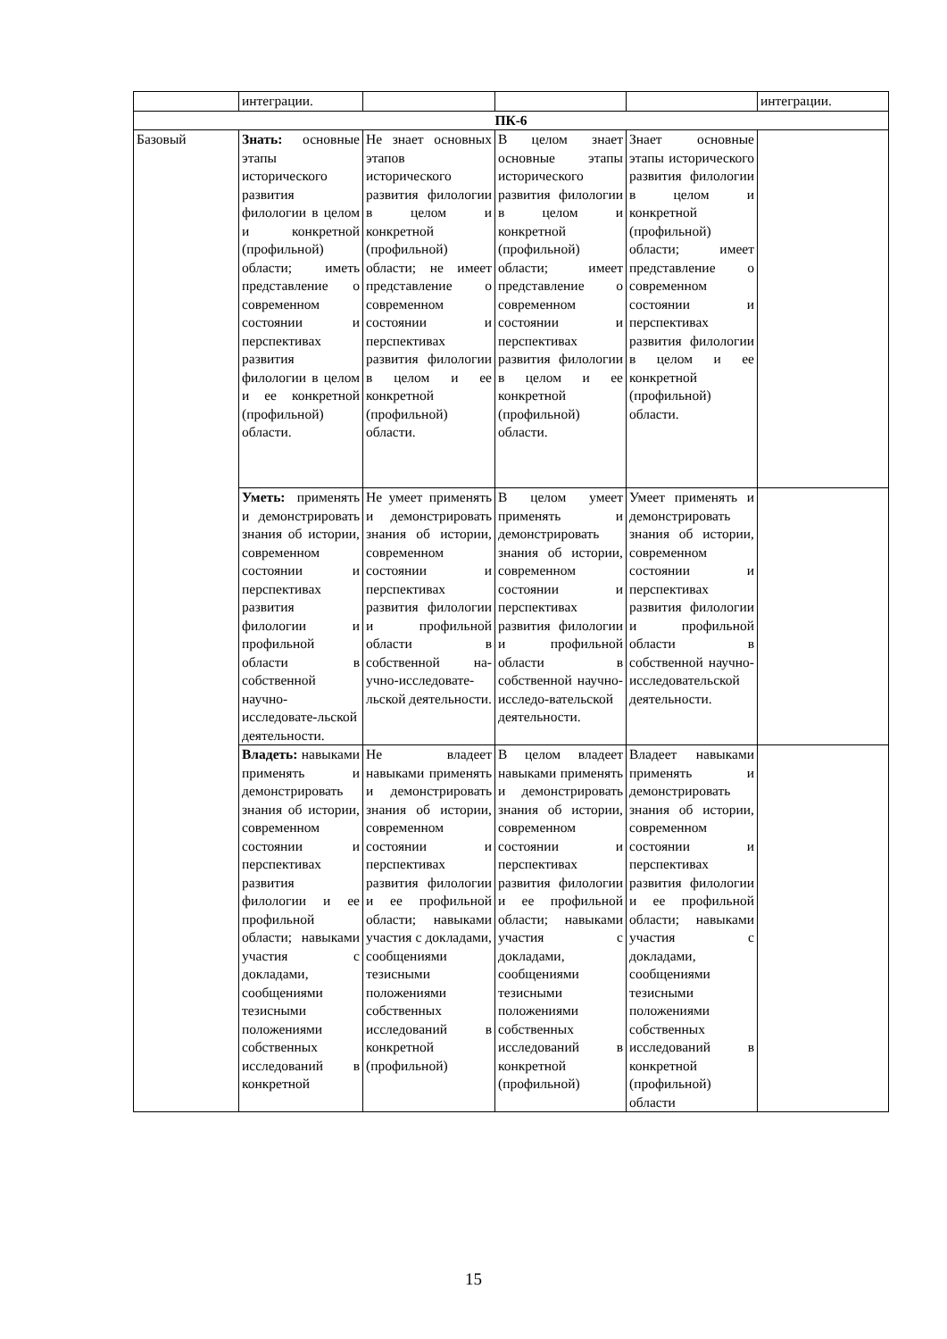| | интеграции. | | | | интеграции. |
| ПК-6 | | | | | |
| Базовый | Знать: основные этапы исторического развития филологии в целом и конкретной (профильной) области; иметь представление о современном состоянии и перспективах развития филологии в целом и ее конкретной (профильной) области. | Не знает основных этапов исторического развития филологии в целом и конкретной (профильной) области; не имеет представление о современном состоянии и перспективах развития филологии в целом и ее конкретной (профильной) области. | В целом знает основные этапы исторического развития филологии в целом и конкретной (профильной) области; имеет представление о современном состоянии и перспективах развития филологии в целом и ее конкретной (профильной) области. | Знает основные этапы исторического развития филологии в целом и конкретной (профильной) области; имеет представление о современном состоянии и перспективах развития филологии в целом и ее конкретной (профильной) области. | |
| | Уметь: применять и демонстрировать знания об истории, современном состоянии и перспективах развития филологии и профильной области в собственной научно-исследовате-льской деятельности. | Не умеет применять и демонстрировать знания об истории, современном состоянии и перспективах развития филологии и профильной области в собственной на-учно-исследовате-льской деятельности. | В целом умеет применять и демонстрировать знания об истории, современном состоянии и перспективах развития филологии и профильной области в собственной научно-исследо-вательской деятельности. | Умеет применять и демонстрировать знания об истории, современном состоянии и перспективах развития филологии и профильной области в собственной научно-исследовательской деятельности. | |
| | Владеть: навыками применять и демонстрировать знания об истории, современном состоянии и перспективах развития филологии и ее профильной области; навыками участия с докладами, сообщениями тезисными положениями собственных исследований в конкретной | Не владеет навыками применять и демонстрировать знания об истории, современном состоянии и перспективах развития филологии и ее профильной области; навыками участия с докладами, сообщениями тезисными положениями собственных исследований в конкретной (профильной) | В целом владеет навыками применять и демонстрировать знания об истории, современном состоянии и перспективах развития филологии и ее профильной области; навыками участия с докладами, сообщениями тезисными положениями собственных исследований в конкретной (профильной) | Владеет навыками применять и демонстрировать знания об истории, современном состоянии и перспективах развития филологии и ее профильной области; навыками участия с докладами, сообщениями тезисными положениями собственных исследований в конкретной (профильной) области | |
15